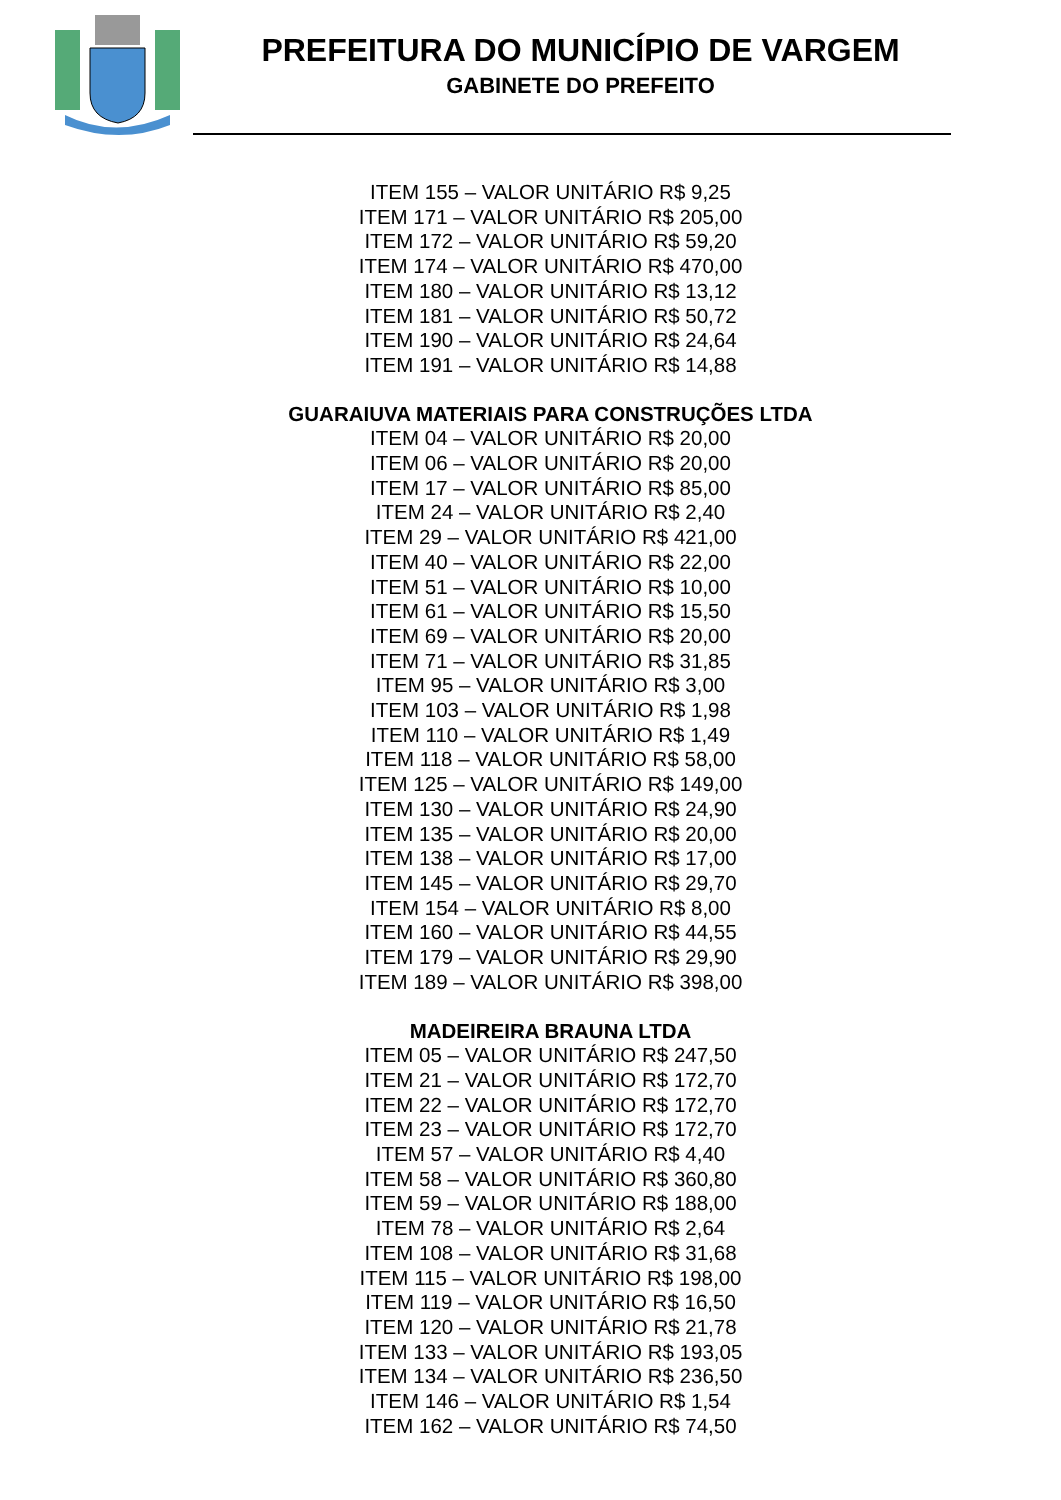PREFEITURA DO MUNICÍPIO DE VARGEM
GABINETE DO PREFEITO
ITEM 155 – VALOR UNITÁRIO R$ 9,25
ITEM 171 – VALOR UNITÁRIO R$ 205,00
ITEM 172 – VALOR UNITÁRIO R$ 59,20
ITEM 174 – VALOR UNITÁRIO R$ 470,00
ITEM 180 – VALOR UNITÁRIO R$ 13,12
ITEM 181 – VALOR UNITÁRIO R$ 50,72
ITEM 190 – VALOR UNITÁRIO R$ 24,64
ITEM 191 – VALOR UNITÁRIO R$ 14,88
GUARAIUVA MATERIAIS PARA CONSTRUÇÕES LTDA
ITEM 04 – VALOR UNITÁRIO R$ 20,00
ITEM 06 – VALOR UNITÁRIO R$ 20,00
ITEM 17 – VALOR UNITÁRIO R$ 85,00
ITEM 24 – VALOR UNITÁRIO R$ 2,40
ITEM 29 – VALOR UNITÁRIO R$ 421,00
ITEM 40 – VALOR UNITÁRIO R$ 22,00
ITEM 51 – VALOR UNITÁRIO R$ 10,00
ITEM 61 – VALOR UNITÁRIO R$ 15,50
ITEM 69 – VALOR UNITÁRIO R$ 20,00
ITEM 71 – VALOR UNITÁRIO R$ 31,85
ITEM 95 – VALOR UNITÁRIO R$ 3,00
ITEM 103 – VALOR UNITÁRIO R$ 1,98
ITEM 110 – VALOR UNITÁRIO R$ 1,49
ITEM 118 – VALOR UNITÁRIO R$ 58,00
ITEM 125 – VALOR UNITÁRIO R$ 149,00
ITEM 130 – VALOR UNITÁRIO R$ 24,90
ITEM 135 – VALOR UNITÁRIO R$ 20,00
ITEM 138 – VALOR UNITÁRIO R$ 17,00
ITEM 145 – VALOR UNITÁRIO R$ 29,70
ITEM 154 – VALOR UNITÁRIO R$ 8,00
ITEM 160 – VALOR UNITÁRIO R$ 44,55
ITEM 179 – VALOR UNITÁRIO R$ 29,90
ITEM 189 – VALOR UNITÁRIO R$ 398,00
MADEIREIRA BRAUNA LTDA
ITEM 05 – VALOR UNITÁRIO R$ 247,50
ITEM 21 – VALOR UNITÁRIO R$ 172,70
ITEM 22 – VALOR UNITÁRIO R$ 172,70
ITEM 23 – VALOR UNITÁRIO R$ 172,70
ITEM 57 – VALOR UNITÁRIO R$ 4,40
ITEM 58 – VALOR UNITÁRIO R$ 360,80
ITEM 59 – VALOR UNITÁRIO R$ 188,00
ITEM 78 – VALOR UNITÁRIO R$ 2,64
ITEM 108 – VALOR UNITÁRIO R$ 31,68
ITEM 115 – VALOR UNITÁRIO R$ 198,00
ITEM 119 – VALOR UNITÁRIO R$ 16,50
ITEM 120 – VALOR UNITÁRIO R$ 21,78
ITEM 133 – VALOR UNITÁRIO R$ 193,05
ITEM 134 – VALOR UNITÁRIO R$ 236,50
ITEM 146 – VALOR UNITÁRIO R$ 1,54
ITEM 162 – VALOR UNITÁRIO R$ 74,50